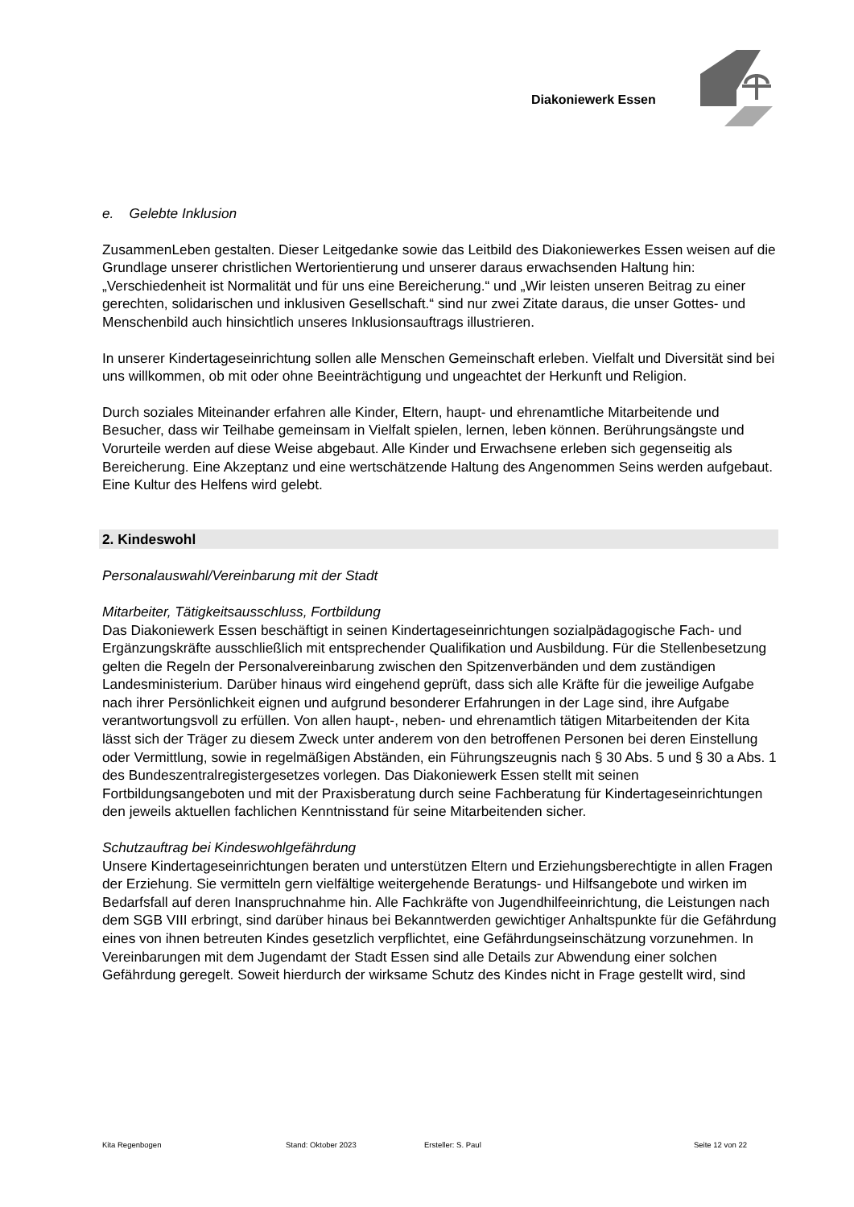Diakoniewerk Essen
e. Gelebte Inklusion
ZusammenLeben gestalten. Dieser Leitgedanke sowie das Leitbild des Diakoniewerkes Essen weisen auf die Grundlage unserer christlichen Wertorientierung und unserer daraus erwachsenden Haltung hin: „Verschiedenheit ist Normalität und für uns eine Bereicherung.“ und „Wir leisten unseren Beitrag zu einer gerechten, solidarischen und inklusiven Gesellschaft.“ sind nur zwei Zitate daraus, die unser Gottes- und Menschenbild auch hinsichtlich unseres Inklusionsauftrags illustrieren.
In unserer Kindertageseinrichtung sollen alle Menschen Gemeinschaft erleben. Vielfalt und Diversität sind bei uns willkommen, ob mit oder ohne Beeinträchtigung und ungeachtet der Herkunft und Religion.
Durch soziales Miteinander erfahren alle Kinder, Eltern, haupt- und ehrenamtliche Mitarbeitende und Besucher, dass wir Teilhabe gemeinsam in Vielfalt spielen, lernen, leben können. Berührungsängste und Vorurteile werden auf diese Weise abgebaut. Alle Kinder und Erwachsene erleben sich gegenseitig als Bereicherung. Eine Akzeptanz und eine wertschätzende Haltung des Angenommen Seins werden aufgebaut. Eine Kultur des Helfens wird gelebt.
2. Kindeswohl
Personalauswahl/Vereinbarung mit der Stadt
Mitarbeiter, Tätigkeitsausschluss, Fortbildung
Das Diakoniewerk Essen beschäftigt in seinen Kindertageseinrichtungen sozialpädagogische Fach- und Ergänzungskräfte ausschließlich mit entsprechender Qualifikation und Ausbildung. Für die Stellenbesetzung gelten die Regeln der Personalvereinbarung zwischen den Spitzenverbänden und dem zuständigen Landesministerium. Darüber hinaus wird eingehend geprüft, dass sich alle Kräfte für die jeweilige Aufgabe nach ihrer Persönlichkeit eignen und aufgrund besonderer Erfahrungen in der Lage sind, ihre Aufgabe verantwortungsvoll zu erfüllen. Von allen haupt-, neben- und ehrenamtlich tätigen Mitarbeitenden der Kita lässt sich der Träger zu diesem Zweck unter anderem von den betroffenen Personen bei deren Einstellung oder Vermittlung, sowie in regelmäßigen Abständen, ein Führungszeugnis nach § 30 Abs. 5 und § 30 a Abs. 1 des Bundeszentralregistergesetzes vorlegen. Das Diakoniewerk Essen stellt mit seinen Fortbildungsangeboten und mit der Praxisberatung durch seine Fachberatung für Kindertageseinrichtungen den jeweils aktuellen fachlichen Kenntnisstand für seine Mitarbeitenden sicher.
Schutzauftrag bei Kindeswohlgefährdung
Unsere Kindertageseinrichtungen beraten und unterstützen Eltern und Erziehungsberechtigte in allen Fragen der Erziehung. Sie vermitteln gern vielfältige weitergehende Beratungs- und Hilfsangebote und wirken im Bedarfsfall auf deren Inanspruchnahme hin. Alle Fachkräfte von Jugendhilfeeinrichtung, die Leistungen nach dem SGB VIII erbringt, sind darüber hinaus bei Bekanntwerden gewichtiger Anhaltspunkte für die Gefährdung eines von ihnen betreuten Kindes gesetzlich verpflichtet, eine Gefährdungseinschätzung vorzunehmen. In Vereinbarungen mit dem Jugendamt der Stadt Essen sind alle Details zur Abwendung einer solchen Gefährdung geregelt. Soweit hierdurch der wirksame Schutz des Kindes nicht in Frage gestellt wird, sind
Kita Regenbogen Stand: Oktober 2023 Ersteller: S. Paul Seite 12 von 22